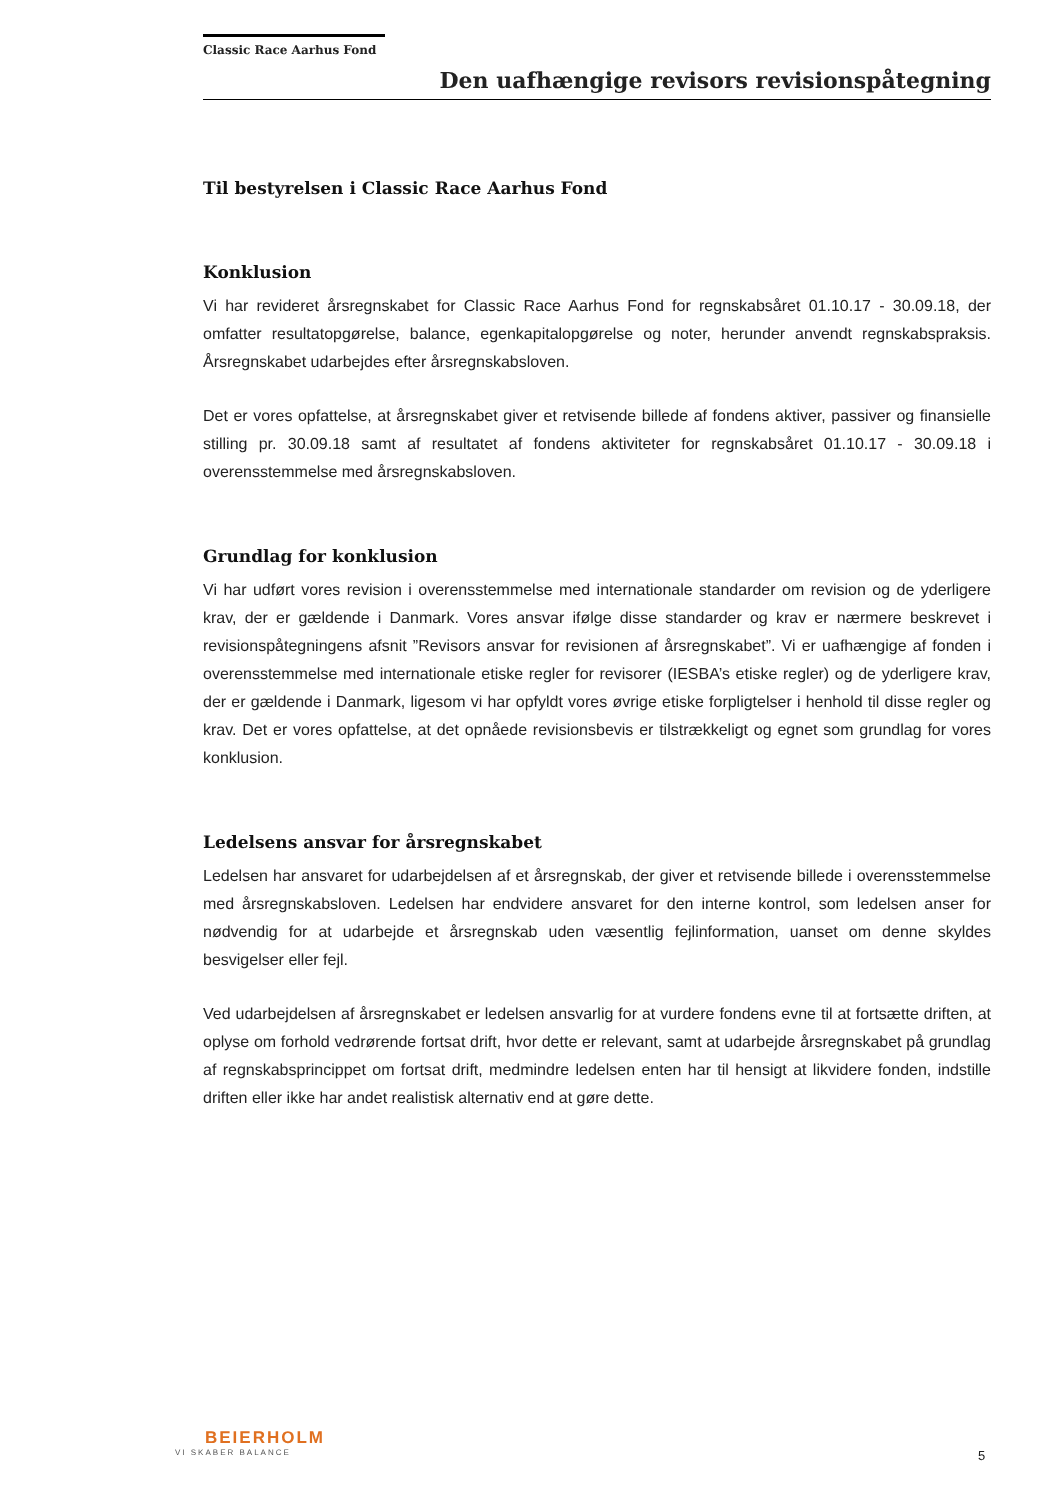Classic Race Aarhus Fond
Den uafhængige revisors revisionspåtegning
Til bestyrelsen i Classic Race Aarhus Fond
Konklusion
Vi har revideret årsregnskabet for Classic Race Aarhus Fond for regnskabsåret 01.10.17 - 30.09.18, der omfatter resultatopgørelse, balance, egenkapitalopgørelse og noter, herunder anvendt regnskabspraksis. Årsregnskabet udarbejdes efter årsregnskabsloven.
Det er vores opfattelse, at årsregnskabet giver et retvisende billede af fondens aktiver, passiver og finansielle stilling pr. 30.09.18 samt af resultatet af fondens aktiviteter for regnskabsåret 01.10.17 - 30.09.18 i overensstemmelse med årsregnskabsloven.
Grundlag for konklusion
Vi har udført vores revision i overensstemmelse med internationale standarder om revision og de yderligere krav, der er gældende i Danmark. Vores ansvar ifølge disse standarder og krav er nærmere beskrevet i revisionspåtegningens afsnit ”Revisors ansvar for revisionen af årsregnskabet”. Vi er uafhængige af fonden i overensstemmelse med internationale etiske regler for revisorer (IESBA’s etiske regler) og de yderligere krav, der er gældende i Danmark, ligesom vi har opfyldt vores øvrige etiske forpligtelser i henhold til disse regler og krav. Det er vores opfattelse, at det opnåede revisionsbevis er tilstrækkeligt og egnet som grundlag for vores konklusion.
Ledelsens ansvar for årsregnskabet
Ledelsen har ansvaret for udarbejdelsen af et årsregnskab, der giver et retvisende billede i overensstemmelse med årsregnskabsloven. Ledelsen har endvidere ansvaret for den interne kontrol, som ledelsen anser for nødvendig for at udarbejde et årsregnskab uden væsentlig fejlinformation, uanset om denne skyldes besvigelser eller fejl.
Ved udarbejdelsen af årsregnskabet er ledelsen ansvarlig for at vurdere fondens evne til at fortsætte driften, at oplyse om forhold vedrørende fortsat drift, hvor dette er relevant, samt at udarbejde årsregnskabet på grundlag af regnskabsprincippet om fortsat drift, medmindre ledelsen enten har til hensigt at likvidere fonden, indstille driften eller ikke har andet realistisk alternativ end at gøre dette.
BEIERHOLM
VI SKABER BALANCE
5